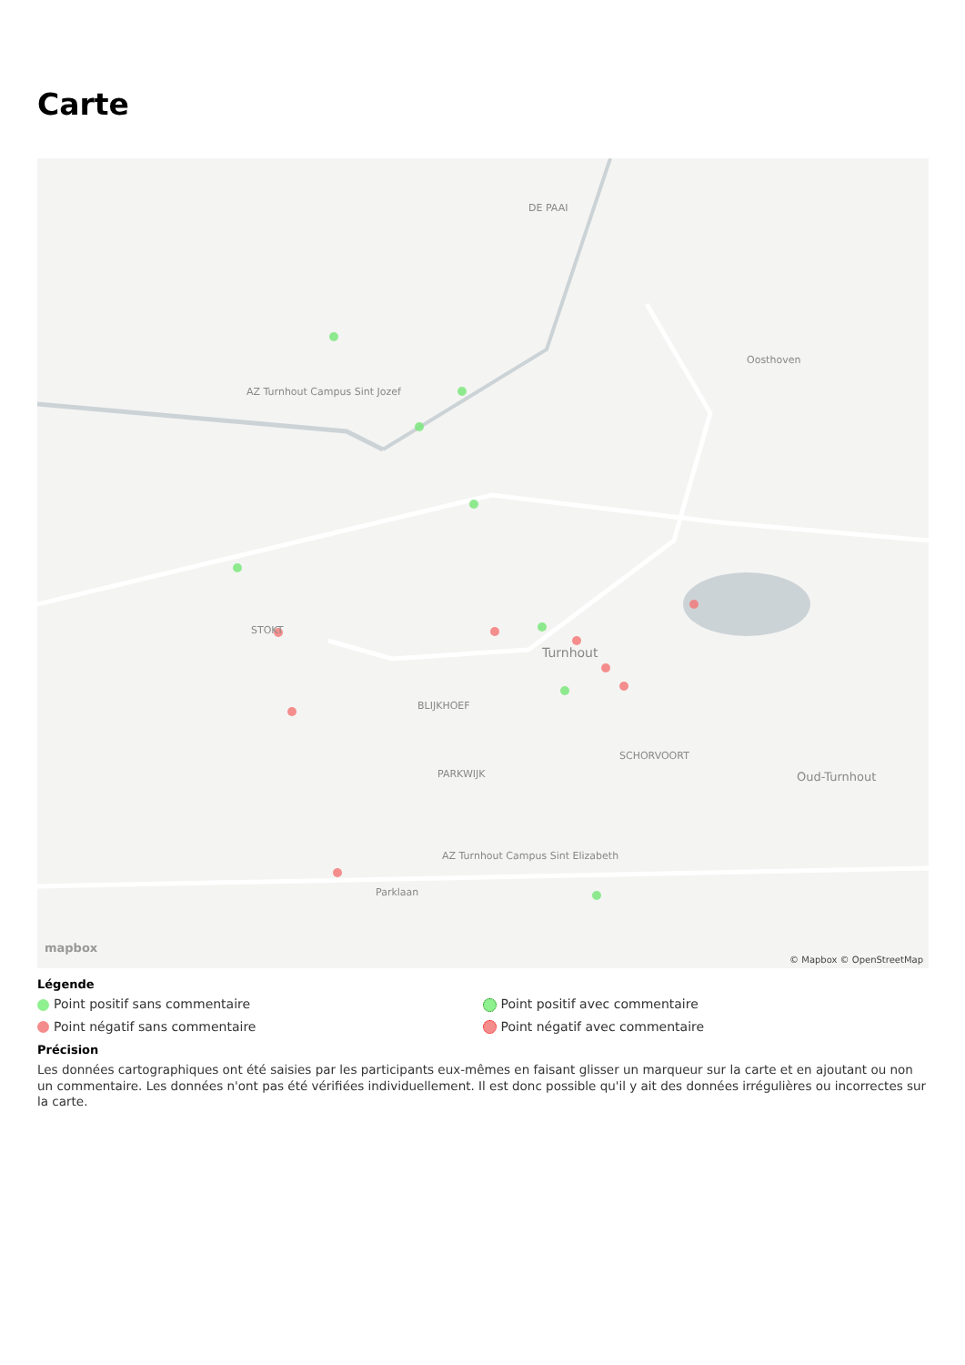Carte
DE PAAI
AZ Turnhout Campus Sint Jozef
Oosthoven
STOKT
Turnhout
Oud-Turnhout
AZ Turnhout Campus Sint Elizabeth
Parklaan
BLIJKHOEF
SCHORVOORT
PARKWIJK
mapbox
© Mapbox © OpenStreetMap
Légende
Point positif sans commentaire
Point positif avec commentaire
Point négatif sans commentaire
Point négatif avec commentaire
Précision
Les données cartographiques ont été saisies par les participants eux-mêmes en faisant glisser un marqueur sur la carte et en ajoutant ou non un commentaire. Les données n'ont pas été vérifiées individuellement. Il est donc possible qu'il y ait des données irrégulières ou incorrectes sur la carte.